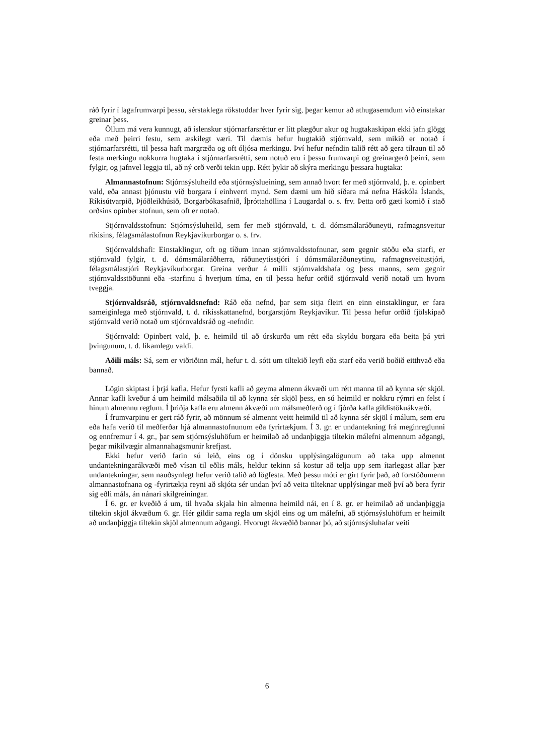ráð fyrir í lagafrumvarpi þessu, sérstaklega rökstuddar hver fyrir sig, þegar kemur að athugasemdum við einstakar greinar þess.
Öllum má vera kunnugt, að íslenskur stjórnarfarsréttur er lítt plægður akur og hugtakaskipan ekki jafn glögg eða með þeirri festu, sem æskilegt væri. Til dæmis hefur hugtakið stjórnvald, sem mikið er notað í stjórnarfarsrétti, til þessa haft margræða og oft óljósa merkingu. Því hefur nefndin talið rétt að gera tilraun til að festa merkingu nokkurra hugtaka í stjórnarfarsrétti, sem notuð eru í þessu frumvarpi og greinargerð þeirri, sem fylgir, og jafnvel leggja til, að ný orð verði tekin upp. Rétt þykir að skýra merkingu þessara hugtaka:
Almannastofnun: Stjórnsýsluheild eða stjórnsýslueining, sem annað hvort fer með stjórnvald, þ. e. opinbert vald, eða annast þjónustu við borgara í einhverri mynd. Sem dæmi um hið síðara má nefna Háskóla Íslands, Ríkisútvarpið, Þjóðleikhúsið, Borgarbókasafnið, Íþróttahöllina í Laugardal o. s. frv. Þetta orð gæti komið í stað orðsins opinber stofnun, sem oft er notað.
Stjórnvaldsstofnun: Stjórnsýsluheild, sem fer með stjórnvald, t. d. dómsmálaráðuneyti, rafmagnsveitur ríkisins, félagsmálastofnun Reykjavíkurborgar o. s. frv.
Stjórnvaldshafi: Einstaklingur, oft og tíðum innan stjórnvaldsstofnunar, sem gegnir stöðu eða starfi, er stjórnvald fylgir, t. d. dómsmálaráðherra, ráðuneytisstjóri í dómsmálaráðuneytinu, rafmagnsveitustjóri, félagsmálastjóri Reykjavíkurborgar. Greina verður á milli stjórnvaldshafa og þess manns, sem gegnir stjórnvaldsstöðunni eða -starfinu á hverjum tíma, en til þessa hefur orðið stjórnvald verið notað um hvorn tveggja.
Stjórnvaldsráð, stjórnvaldsnefnd: Ráð eða nefnd, þar sem sitja fleiri en einn einstaklingur, er fara sameiginlega með stjórnvald, t. d. ríkisskattanefnd, borgarstjórn Reykjavíkur. Til þessa hefur orðið fjölskipað stjórnvald verið notað um stjórnvaldsráð og -nefndir.
Stjórnvald: Opinbert vald, þ. e. heimild til að úrskurða um rétt eða skyldu borgara eða beita þá ytri þvingunum, t. d. líkamlegu valdi.
Aðili máls: Sá, sem er viðriðinn mál, hefur t. d. sótt um tiltekið leyfi eða starf eða verið boðið eitthvað eða bannað.
Lögin skiptast í þrjá kafla. Hefur fyrsti kafli að geyma almenn ákvæði um rétt manna til að kynna sér skjöl. Annar kafli kveður á um heimild málsaðila til að kynna sér skjöl þess, en sú heimild er nokkru rýmri en felst í hinum almennu reglum. Í þriðja kafla eru almenn ákvæði um málsmeðferð og í fjórða kafla gildistökuákvæði.
Í frumvarpinu er gert ráð fyrir, að mönnum sé almennt veitt heimild til að kynna sér skjöl í málum, sem eru eða hafa verið til meðferðar hjá almannastofnunum eða fyrirtækjum. Í 3. gr. er undantekning frá meginreglunni og ennfremur í 4. gr., þar sem stjórnsýsluhöfum er heimilað að undanþiggja tiltekin málefni almennum aðgangi, þegar mikilvægir almannahagsmunir krefjast.
Ekki hefur verið farin sú leið, eins og í dönsku upplýsingalögunum að taka upp almennt undantekningarákvæði með vísan til eðlis máls, heldur tekinn sá kostur að telja upp sem ítarlegast allar þær undantekningar, sem nauðsynlegt hefur verið talið að lögfesta. Með þessu móti er girt fyrir það, að forstöðumenn almannastofnana og -fyrirtækja reyni að skjóta sér undan því að veita tilteknar upplýsingar með því að bera fyrir sig eðli máls, án nánari skilgreiningar.
Í 6. gr. er kveðið á um, til hvaða skjala hin almenna heimild nái, en í 8. gr. er heimilað að undanþiggja tiltekin skjöl ákvæðum 6. gr. Hér gildir sama regla um skjöl eins og um málefni, að stjórnsýsluhöfum er heimilt að undanþiggja tiltekin skjöl almennum aðgangi. Hvorugt ákvæðið bannar þó, að stjórnsýsluhafar veiti
6